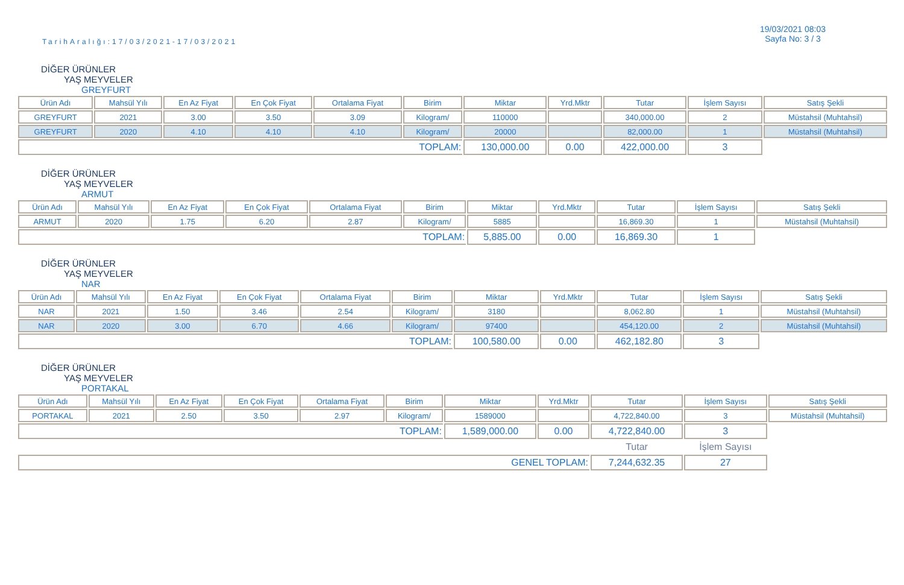TarihAralığı:17/03/2021-17/03/2021
19/03/2021 08:03
Sayfa No: 3 / 3
DİĞER ÜRÜNLER
YAŞ MEYVELER
GREYFURT
| Ürün Adı | Mahsül Yılı | En Az Fiyat | En Çok Fiyat | Ortalama Fiyat | Birim | Miktar | Yrd.Mktr | Tutar | İşlem Sayısı | Satış Şekli |
| --- | --- | --- | --- | --- | --- | --- | --- | --- | --- | --- |
| GREYFURT | 2021 | 3.00 | 3.50 | 3.09 | Kilogram/ | 110000 | | 340,000.00 | 2 | Müstahsil (Muhtahsil) |
| GREYFURT | 2020 | 4.10 | 4.10 | 4.10 | Kilogram/ | 20000 | | 82,000.00 | 1 | Müstahsil (Muhtahsil) |
| TOPLAM: | | | | | | 130,000.00 | 0.00 | 422,000.00 | 3 | |
DİĞER ÜRÜNLER
YAŞ MEYVELER
ARMUT
| Ürün Adı | Mahsül Yılı | En Az Fiyat | En Çok Fiyat | Ortalama Fiyat | Birim | Miktar | Yrd.Mktr | Tutar | İşlem Sayısı | Satış Şekli |
| --- | --- | --- | --- | --- | --- | --- | --- | --- | --- | --- |
| ARMUT | 2020 | 1.75 | 6.20 | 2.87 | Kilogram/ | 5885 | | 16,869.30 | 1 | Müstahsil (Muhtahsil) |
| TOPLAM: | | | | | | 5,885.00 | 0.00 | 16,869.30 | 1 | |
DİĞER ÜRÜNLER
YAŞ MEYVELER
NAR
| Ürün Adı | Mahsül Yılı | En Az Fiyat | En Çok Fiyat | Ortalama Fiyat | Birim | Miktar | Yrd.Mktr | Tutar | İşlem Sayısı | Satış Şekli |
| --- | --- | --- | --- | --- | --- | --- | --- | --- | --- | --- |
| NAR | 2021 | 1.50 | 3.46 | 2.54 | Kilogram/ | 3180 | | 8,062.80 | 1 | Müstahsil (Muhtahsil) |
| NAR | 2020 | 3.00 | 6.70 | 4.66 | Kilogram/ | 97400 | | 454,120.00 | 2 | Müstahsil (Muhtahsil) |
| TOPLAM: | | | | | | 100,580.00 | 0.00 | 462,182.80 | 3 | |
DİĞER ÜRÜNLER
YAŞ MEYVELER
PORTAKAL
| Ürün Adı | Mahsül Yılı | En Az Fiyat | En Çok Fiyat | Ortalama Fiyat | Birim | Miktar | Yrd.Mktr | Tutar | İşlem Sayısı | Satış Şekli |
| --- | --- | --- | --- | --- | --- | --- | --- | --- | --- | --- |
| PORTAKAL | 2021 | 2.50 | 3.50 | 2.97 | Kilogram/ | 1589000 | | 4,722,840.00 | 3 | Müstahsil (Muhtahsil) |
| TOPLAM: | | | | | | 1,589,000.00 | 0.00 | 4,722,840.00 | 3 | |
| | | | | | | | | Tutar | İşlem Sayısı | |
| GENEL TOPLAM: | | | | | | | | 7,244,632.35 | 27 | |